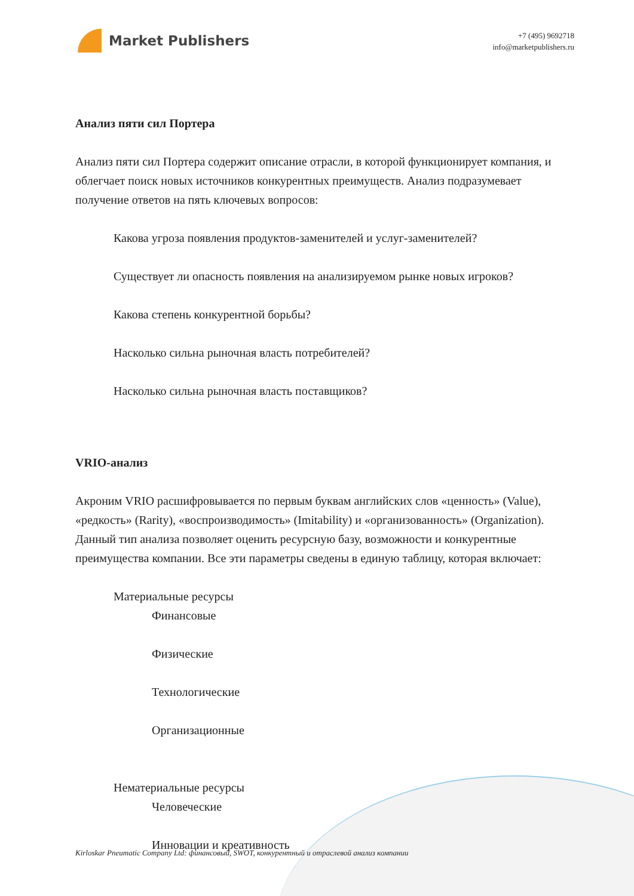Market Publishers
+7 (495) 9692718
info@marketpublishers.ru
Анализ пяти сил Портера
Анализ пяти сил Портера содержит описание отрасли, в которой функционирует компания, и облегчает поиск новых источников конкурентных преимуществ. Анализ подразумевает получение ответов на пять ключевых вопросов:
Какова угроза появления продуктов-заменителей и услуг-заменителей?
Существует ли опасность появления на анализируемом рынке новых игроков?
Какова степень конкурентной борьбы?
Насколько сильна рыночная власть потребителей?
Насколько сильна рыночная власть поставщиков?
VRIO-анализ
Акроним VRIO расшифровывается по первым буквам английских слов «ценность» (Value), «редкость» (Rarity), «воспроизводимость» (Imitability) и «организованность» (Organization). Данный тип анализа позволяет оценить ресурсную базу, возможности и конкурентные преимущества компании. Все эти параметры сведены в единую таблицу, которая включает:
Материальные ресурсы
Финансовые
Физические
Технологические
Организационные
Нематериальные ресурсы
Человеческие
Инновации и креативность
Kirloskar Pneumatic Company Ltd: финансовый, SWOT, конкурентный и отраслевой анализ компании